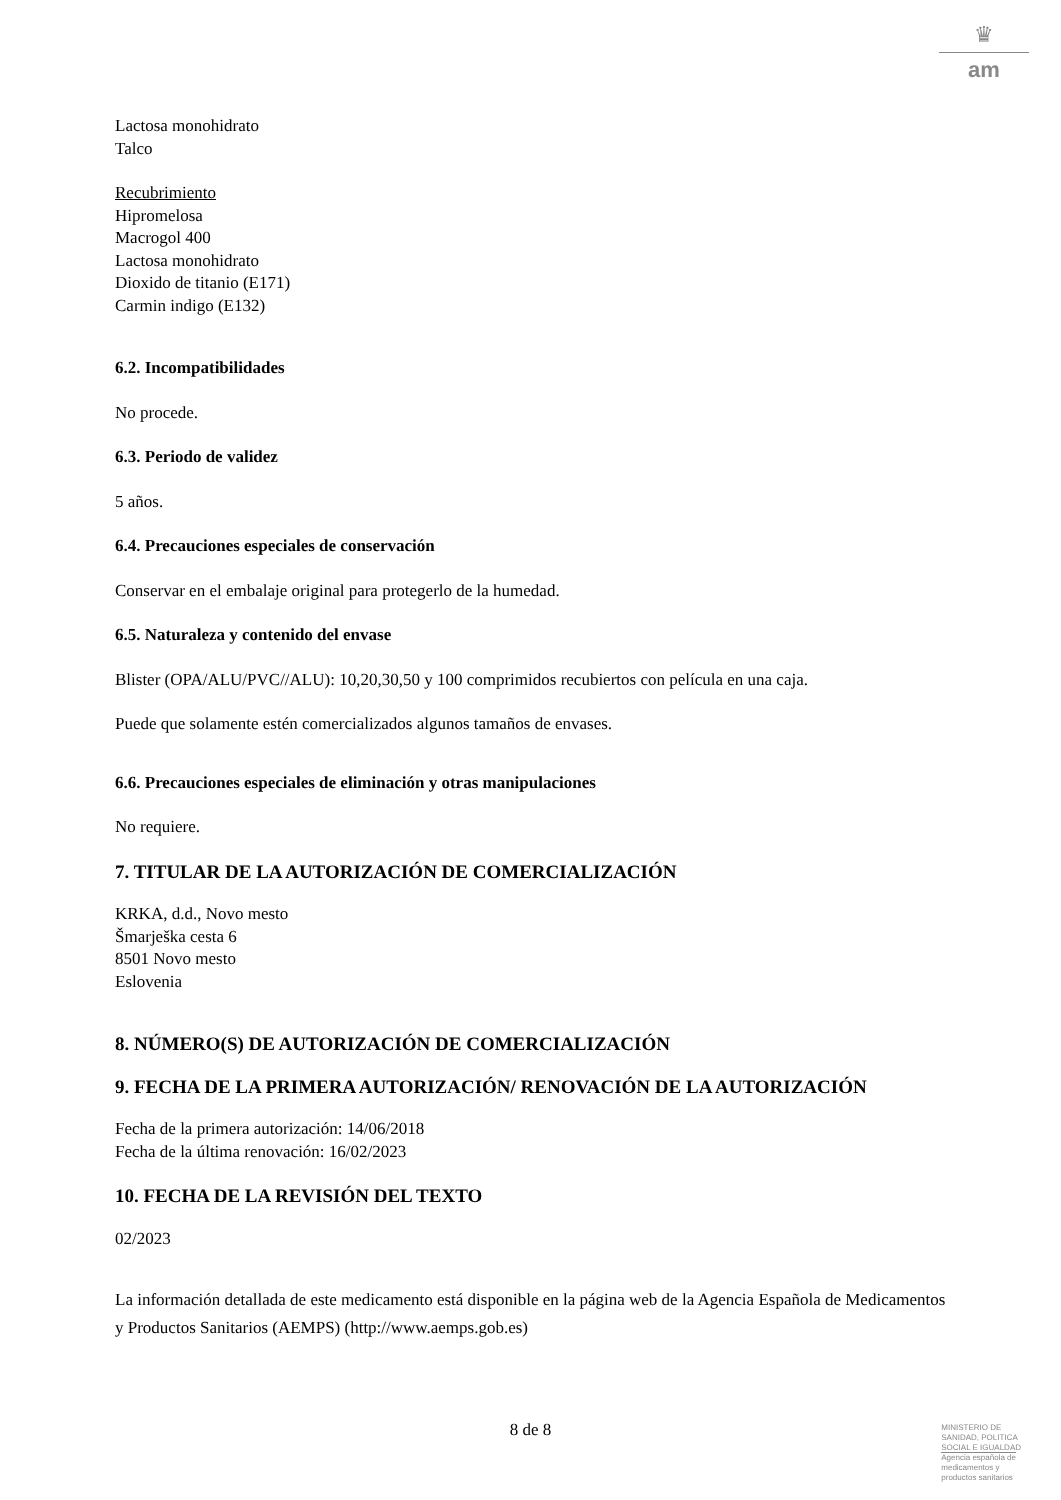♛
am
Lactosa monohidrato
Talco
Recubrimiento
Hipromelosa
Macrogol 400
Lactosa monohidrato
Dioxido de titanio (E171)
Carmin indigo (E132)
6.2. Incompatibilidades
No procede.
6.3. Periodo de validez
5 años.
6.4. Precauciones especiales de conservación
Conservar en el embalaje original para protegerlo de la humedad.
6.5. Naturaleza y contenido del envase
Blister (OPA/ALU/PVC//ALU): 10,20,30,50 y 100 comprimidos recubiertos con película en una caja.
Puede que solamente estén comercializados algunos tamaños de envases.
6.6. Precauciones especiales de eliminación y otras manipulaciones
No requiere.
7. TITULAR DE LA AUTORIZACIÓN DE COMERCIALIZACIÓN
KRKA, d.d., Novo mesto
Šmarješka cesta 6
8501 Novo mesto
Eslovenia
8. NÚMERO(S) DE AUTORIZACIÓN DE COMERCIALIZACIÓN
9. FECHA DE LA PRIMERA AUTORIZACIÓN/ RENOVACIÓN DE LA AUTORIZACIÓN
Fecha de la primera autorización: 14/06/2018
Fecha de la última renovación: 16/02/2023
10. FECHA DE LA REVISIÓN DEL TEXTO
02/2023
La información detallada de este medicamento está disponible en la página web de la Agencia Española de Medicamentos y Productos Sanitarios (AEMPS) (http://www.aemps.gob.es)
8 de 8
MINISTERIO DE
SANIDAD, POLITICA
SOCIAL E IGUALDAD
Agencia española de
medicamentos y
productos sanitarios